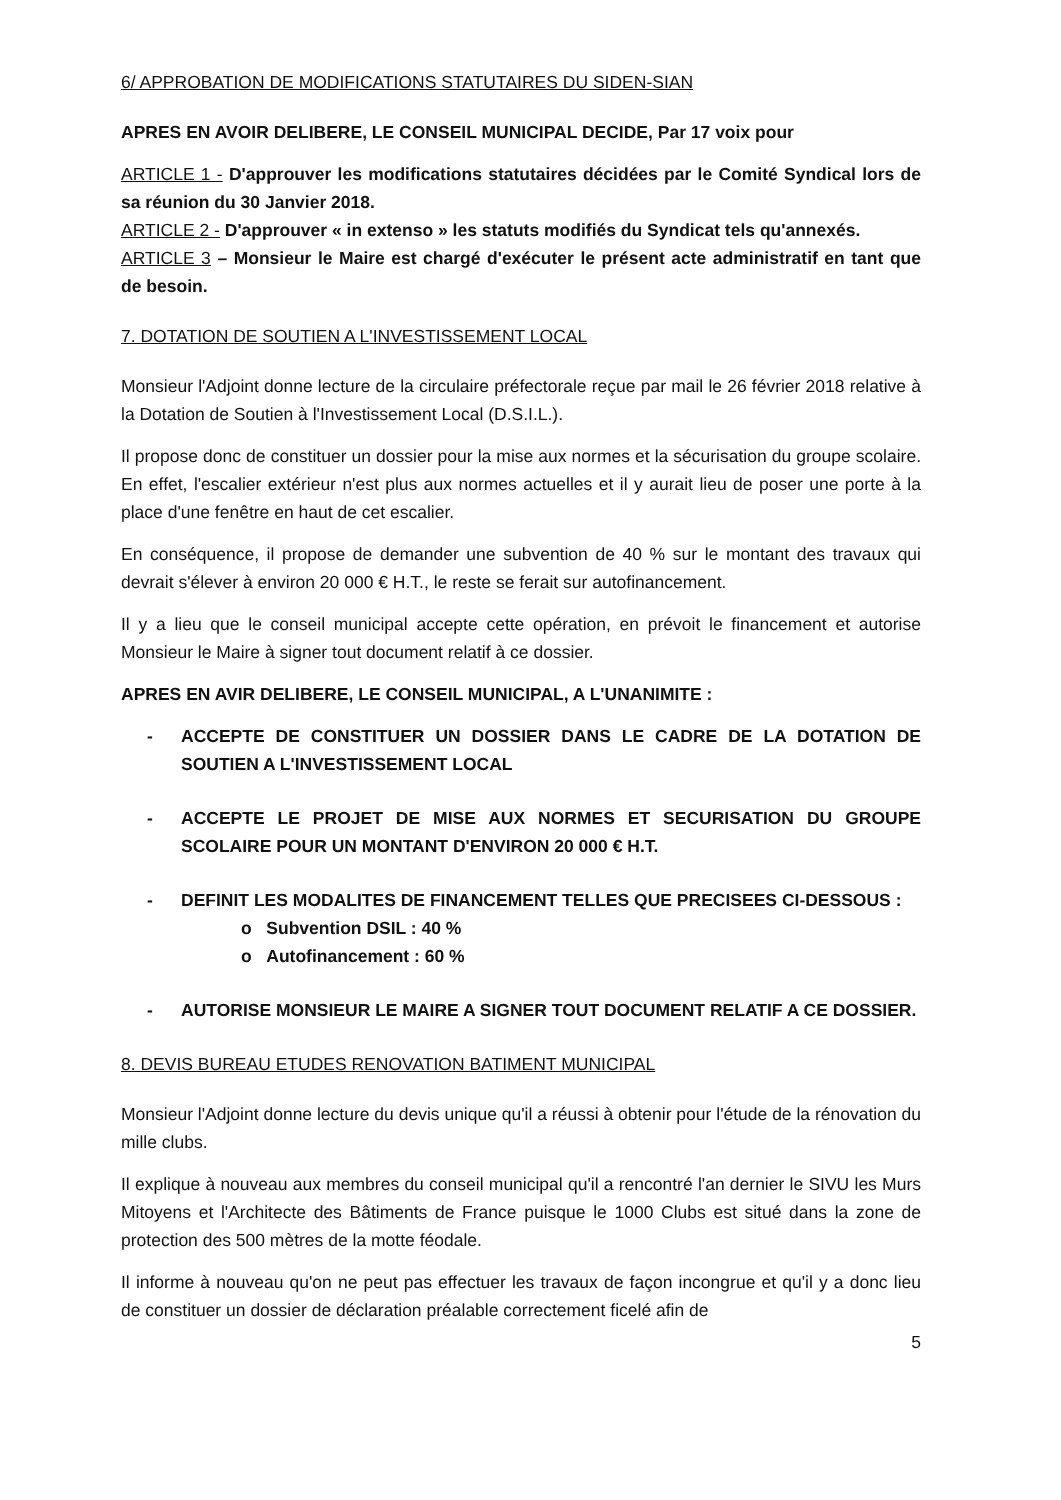6/ APPROBATION DE MODIFICATIONS STATUTAIRES DU SIDEN-SIAN
APRES EN AVOIR DELIBERE, LE CONSEIL MUNICIPAL DECIDE, Par 17 voix pour
ARTICLE 1 - D'approuver les modifications statutaires décidées par le Comité Syndical lors de sa réunion du 30 Janvier 2018.
ARTICLE 2 - D'approuver « in extenso » les statuts modifiés du Syndicat tels qu'annexés.
ARTICLE 3 – Monsieur le Maire est chargé d'exécuter le présent acte administratif en tant que de besoin.
7. DOTATION DE SOUTIEN A L'INVESTISSEMENT LOCAL
Monsieur l'Adjoint donne lecture de la circulaire préfectorale reçue par mail le 26 février 2018 relative à la Dotation de Soutien à l'Investissement Local (D.S.I.L.).
Il propose donc de constituer un dossier pour la mise aux normes et la sécurisation du groupe scolaire. En effet, l'escalier extérieur n'est plus aux normes actuelles et il y aurait lieu de poser une porte à la place d'une fenêtre en haut de cet escalier.
En conséquence, il propose de demander une subvention de 40 % sur le montant des travaux qui devrait s'élever à environ 20 000 € H.T., le reste se ferait sur autofinancement.
Il y a lieu que le conseil municipal accepte cette opération, en prévoit le financement et autorise Monsieur le Maire à signer tout document relatif à ce dossier.
APRES EN AVIR DELIBERE, LE CONSEIL MUNICIPAL, A L'UNANIMITE :
- ACCEPTE DE CONSTITUER UN DOSSIER DANS LE CADRE DE LA DOTATION DE SOUTIEN A L'INVESTISSEMENT LOCAL
- ACCEPTE LE PROJET DE MISE AUX NORMES ET SECURISATION DU GROUPE SCOLAIRE POUR UN MONTANT D'ENVIRON 20 000 € H.T.
- DEFINIT LES MODALITES DE FINANCEMENT TELLES QUE PRECISEES CI-DESSOUS :
o Subvention DSIL : 40 %
o Autofinancement : 60 %
- AUTORISE MONSIEUR LE MAIRE A SIGNER TOUT DOCUMENT RELATIF A CE DOSSIER.
8. DEVIS BUREAU ETUDES RENOVATION BATIMENT MUNICIPAL
Monsieur l'Adjoint donne lecture du devis unique qu'il a réussi à obtenir pour l'étude de la rénovation du mille clubs.
Il explique à nouveau aux membres du conseil municipal qu'il a rencontré l'an dernier le SIVU les Murs Mitoyens et l'Architecte des Bâtiments de France puisque le 1000 Clubs est situé dans la zone de protection des 500 mètres de la motte féodale.
Il informe à nouveau qu'on ne peut pas effectuer les travaux de façon incongrue et qu'il y a donc lieu de constituer un dossier de déclaration préalable correctement ficelé afin de
5